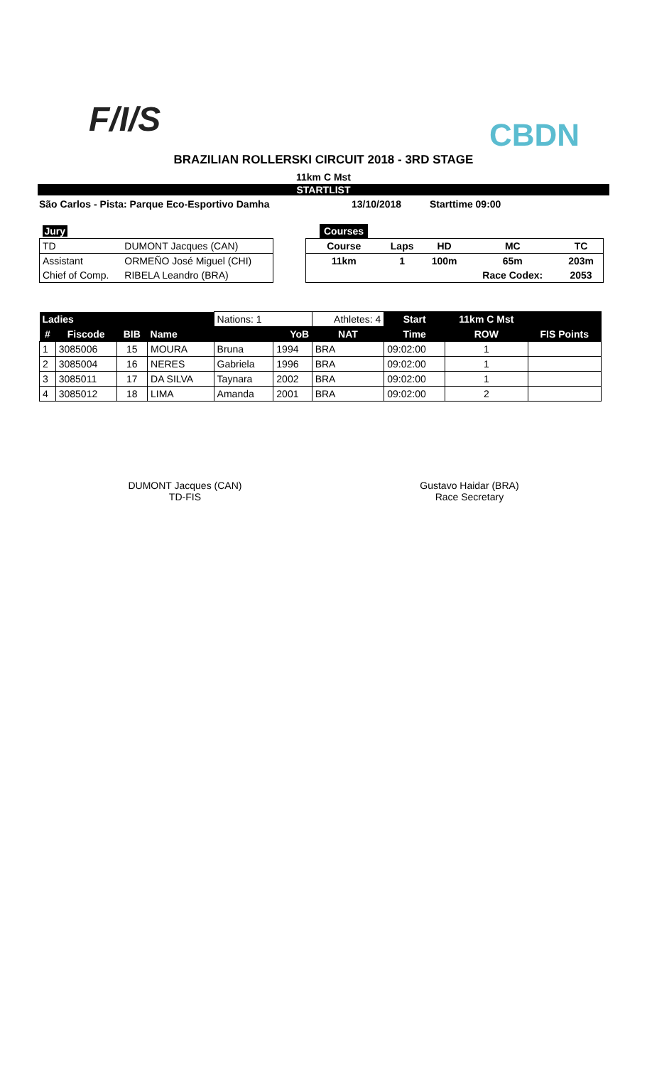F/I/S
CBDN
BRAZILIAN ROLLERSKI CIRCUIT 2018 - 3RD STAGE
11km C Mst
STARTLIST
São Carlos - Pista: Parque Eco-Esportivo Damha 13/10/2018 Starttime 09:00
| Jury | |
| TD | DUMONT Jacques (CAN) |
| Assistant | ORMEÑO José Miguel (CHI) |
| Chief of Comp. | RIBELA Leandro (BRA) |
| Courses | | | | |
| Course | Laps | HD | MC | TC |
| 11km | 1 | 100m | 65m | 203m |
| | | | Race Codex: | 2053 |
| Ladies | | | | Nations: 1 | | Athletes: 4 | Start | 11km C Mst | |
| # | Fiscode | BIB | Name | | YoB | NAT | Time | ROW | FIS Points |
| 1 | 3085006 | 15 | MOURA | Bruna | 1994 | BRA | 09:02:00 | 1 | |
| 2 | 3085004 | 16 | NERES | Gabriela | 1996 | BRA | 09:02:00 | 1 | |
| 3 | 3085011 | 17 | DA SILVA | Taynara | 2002 | BRA | 09:02:00 | 1 | |
| 4 | 3085012 | 18 | LIMA | Amanda | 2001 | BRA | 09:02:00 | 2 | |
DUMONT Jacques (CAN)
TD-FIS
Gustavo Haidar (BRA)
Race Secretary